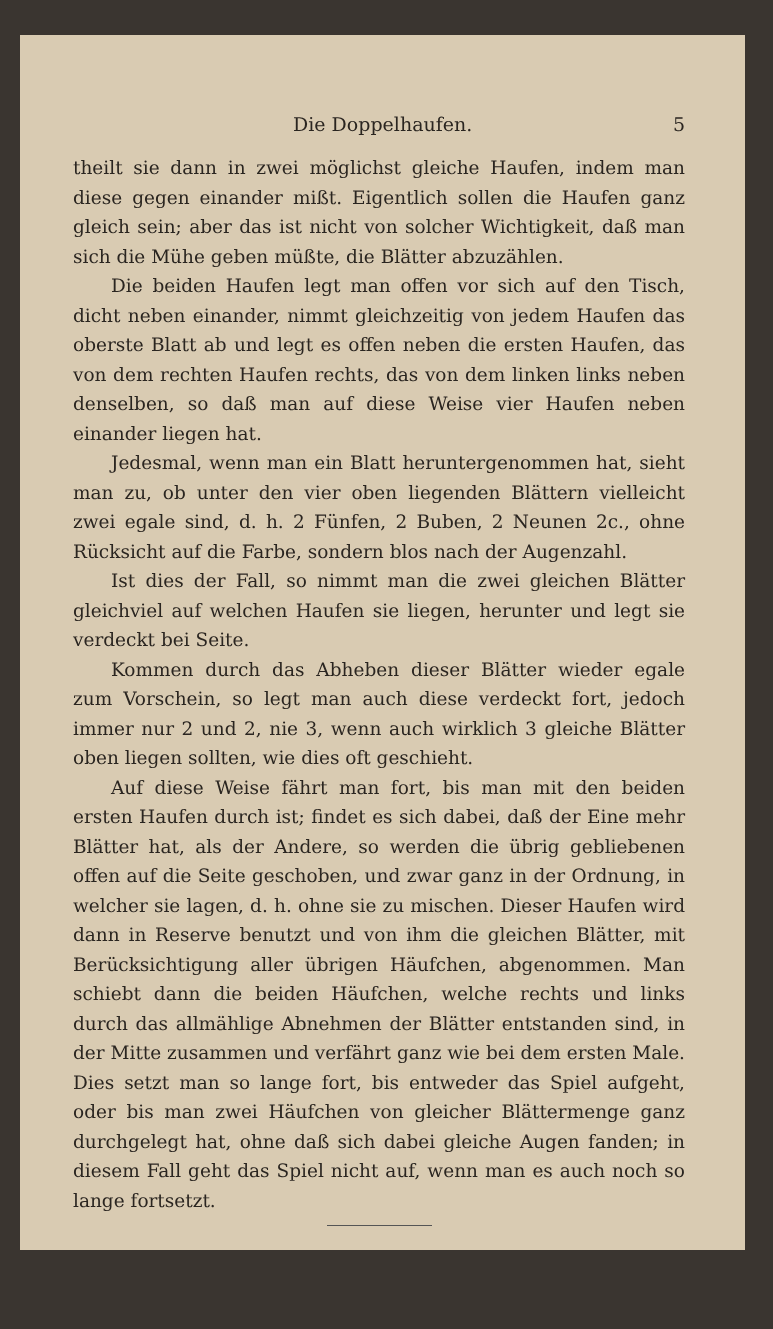Die Doppelhaufen. 5
theilt sie dann in zwei möglichst gleiche Haufen, indem man diese gegen einander mißt. Eigentlich sollen die Haufen ganz gleich sein; aber das ist nicht von solcher Wichtigkeit, daß man sich die Mühe geben müßte, die Blätter abzuzählen.
Die beiden Haufen legt man offen vor sich auf den Tisch, dicht neben einander, nimmt gleichzeitig von jedem Haufen das oberste Blatt ab und legt es offen neben die ersten Haufen, das von dem rechten Haufen rechts, das von dem linken links neben denselben, so daß man auf diese Weise vier Haufen neben einander liegen hat.
Jedesmal, wenn man ein Blatt heruntergenommen hat, sieht man zu, ob unter den vier oben liegenden Blättern vielleicht zwei egale sind, d. h. 2 Fünfen, 2 Buben, 2 Neunen 2c., ohne Rücksicht auf die Farbe, sondern blos nach der Augenzahl.
Ist dies der Fall, so nimmt man die zwei gleichen Blätter gleichviel auf welchen Haufen sie liegen, herunter und legt sie verdeckt bei Seite.
Kommen durch das Abheben dieser Blätter wieder egale zum Vorschein, so legt man auch diese verdeckt fort, jedoch immer nur 2 und 2, nie 3, wenn auch wirklich 3 gleiche Blätter oben liegen sollten, wie dies oft geschieht.
Auf diese Weise fährt man fort, bis man mit den beiden ersten Haufen durch ist; findet es sich dabei, daß der Eine mehr Blätter hat, als der Andere, so werden die übrig gebliebenen offen auf die Seite geschoben, und zwar ganz in der Ordnung, in welcher sie lagen, d. h. ohne sie zu mischen. Dieser Haufen wird dann in Reserve benutzt und von ihm die gleichen Blätter, mit Berücksichtigung aller übrigen Häufchen, abgenommen. Man schiebt dann die beiden Häufchen, welche rechts und links durch das allmählige Abnehmen der Blätter entstanden sind, in der Mitte zusammen und verfährt ganz wie bei dem ersten Male. Dies setzt man so lange fort, bis entweder das Spiel aufgeht, oder bis man zwei Häufchen von gleicher Blättermenge ganz durchgelegt hat, ohne daß sich dabei gleiche Augen fanden; in diesem Fall geht das Spiel nicht auf, wenn man es auch noch so lange fortsetzt.